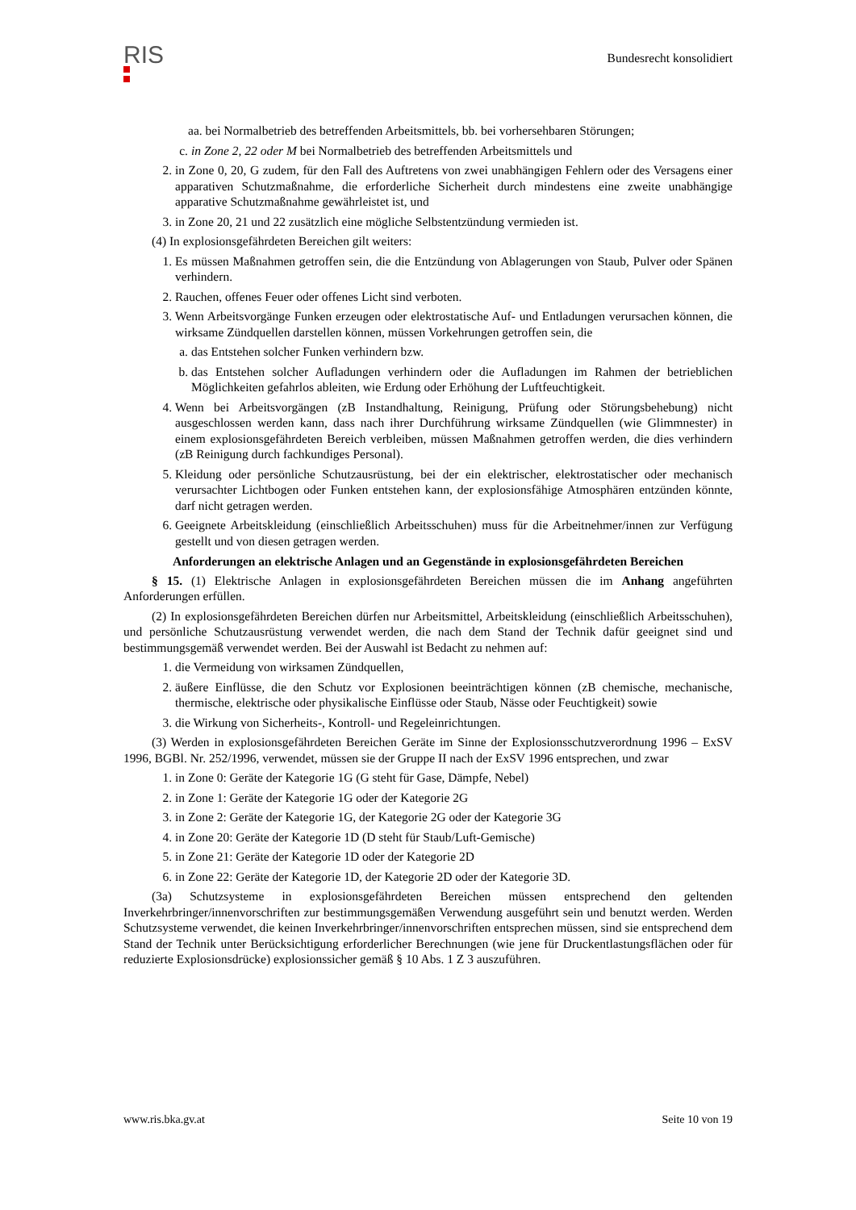RIS
Bundesrecht konsolidiert
aa. bei Normalbetrieb des betreffenden Arbeitsmittels, bb. bei vorhersehbaren Störungen;
c. in Zone 2, 22 oder M bei Normalbetrieb des betreffenden Arbeitsmittels und
2. in Zone 0, 20, G zudem, für den Fall des Auftretens von zwei unabhängigen Fehlern oder des Versagens einer apparativen Schutzmaßnahme, die erforderliche Sicherheit durch mindestens eine zweite unabhängige apparative Schutzmaßnahme gewährleistet ist, und
3. in Zone 20, 21 und 22 zusätzlich eine mögliche Selbstentzündung vermieden ist.
(4) In explosionsgefährdeten Bereichen gilt weiters:
1. Es müssen Maßnahmen getroffen sein, die die Entzündung von Ablagerungen von Staub, Pulver oder Spänen verhindern.
2. Rauchen, offenes Feuer oder offenes Licht sind verboten.
3. Wenn Arbeitsvorgänge Funken erzeugen oder elektrostatische Auf- und Entladungen verursachen können, die wirksame Zündquellen darstellen können, müssen Vorkehrungen getroffen sein, die
a. das Entstehen solcher Funken verhindern bzw.
b. das Entstehen solcher Aufladungen verhindern oder die Aufladungen im Rahmen der betrieblichen Möglichkeiten gefahrlos ableiten, wie Erdung oder Erhöhung der Luftfeuchtigkeit.
4. Wenn bei Arbeitsvorgängen (zB Instandhaltung, Reinigung, Prüfung oder Störungsbehebung) nicht ausgeschlossen werden kann, dass nach ihrer Durchführung wirksame Zündquellen (wie Glimmnester) in einem explosionsgefährdeten Bereich verbleiben, müssen Maßnahmen getroffen werden, die dies verhindern (zB Reinigung durch fachkundiges Personal).
5. Kleidung oder persönliche Schutzausrüstung, bei der ein elektrischer, elektrostatischer oder mechanisch verursachter Lichtbogen oder Funken entstehen kann, der explosionsfähige Atmosphären entzünden könnte, darf nicht getragen werden.
6. Geeignete Arbeitskleidung (einschließlich Arbeitsschuhen) muss für die Arbeitnehmer/innen zur Verfügung gestellt und von diesen getragen werden.
Anforderungen an elektrische Anlagen und an Gegenstände in explosionsgefährdeten Bereichen
§ 15. (1) Elektrische Anlagen in explosionsgefährdeten Bereichen müssen die im Anhang angeführten Anforderungen erfüllen.
(2) In explosionsgefährdeten Bereichen dürfen nur Arbeitsmittel, Arbeitskleidung (einschließlich Arbeitsschuhen), und persönliche Schutzausrüstung verwendet werden, die nach dem Stand der Technik dafür geeignet sind und bestimmungsgemäß verwendet werden. Bei der Auswahl ist Bedacht zu nehmen auf:
1. die Vermeidung von wirksamen Zündquellen,
2. äußere Einflüsse, die den Schutz vor Explosionen beeinträchtigen können (zB chemische, mechanische, thermische, elektrische oder physikalische Einflüsse oder Staub, Nässe oder Feuchtigkeit) sowie
3. die Wirkung von Sicherheits-, Kontroll- und Regeleinrichtungen.
(3) Werden in explosionsgefährdeten Bereichen Geräte im Sinne der Explosionsschutzverordnung 1996 – ExSV 1996, BGBl. Nr. 252/1996, verwendet, müssen sie der Gruppe II nach der ExSV 1996 entsprechen, und zwar
1. in Zone 0: Geräte der Kategorie 1G (G steht für Gase, Dämpfe, Nebel)
2. in Zone 1: Geräte der Kategorie 1G oder der Kategorie 2G
3. in Zone 2: Geräte der Kategorie 1G, der Kategorie 2G oder der Kategorie 3G
4. in Zone 20: Geräte der Kategorie 1D (D steht für Staub/Luft-Gemische)
5. in Zone 21: Geräte der Kategorie 1D oder der Kategorie 2D
6. in Zone 22: Geräte der Kategorie 1D, der Kategorie 2D oder der Kategorie 3D.
(3a) Schutzsysteme in explosionsgefährdeten Bereichen müssen entsprechend den geltenden Inverkehrbringer/innenvorschriften zur bestimmungsgemäßen Verwendung ausgeführt sein und benutzt werden. Werden Schutzsysteme verwendet, die keinen Inverkehrbringer/innenvorschriften entsprechen müssen, sind sie entsprechend dem Stand der Technik unter Berücksichtigung erforderlicher Berechnungen (wie jene für Druckentlastungsflächen oder für reduzierte Explosionsdrücke) explosionssicher gemäß § 10 Abs. 1 Z 3 auszuführen.
www.ris.bka.gv.at Seite 10 von 19